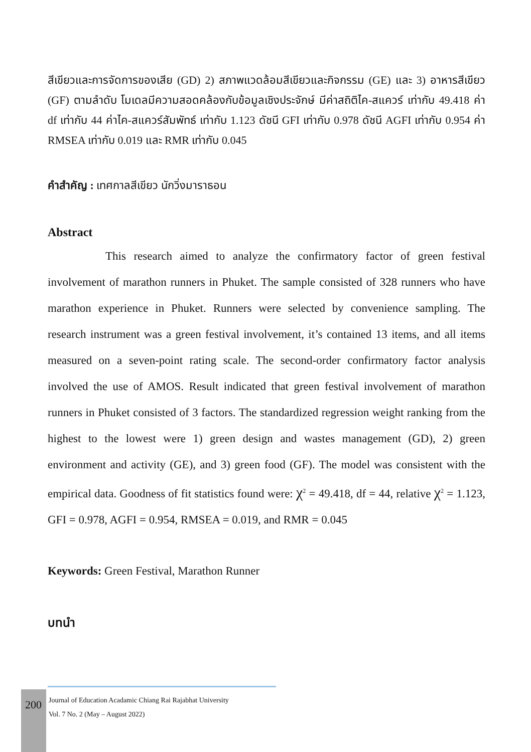สีเขียวและการจัดการของเสีย (GD) 2) สภาพแวดล้อมสีเขียวและกิจกรรม (GE) และ 3) อาหารสีเขียว (GF) ตามลำดับ โมเดลมีความสอดคล้องกับข้อมูลเชิงประจักษ์ มีค่าสถิติไค-สแควร์ เท่ากับ 49.418 ค่า df เท่ากับ 44 ค่าไค-สแควร์สัมพัทธ์ เท่ากับ 1.123 ดัชนี GFI เท่ากับ 0.978 ดัชนี AGFI เท่ากับ 0.954 ค่า RMSEA เท่ากับ 0.019 และ RMR เท่ากับ 0.045
คำสำคัญ : เทศกาลสีเขียว นักวิ่งมาราธอน
Abstract
This research aimed to analyze the confirmatory factor of green festival involvement of marathon runners in Phuket. The sample consisted of 328 runners who have marathon experience in Phuket. Runners were selected by convenience sampling. The research instrument was a green festival involvement, it’s contained 13 items, and all items measured on a seven-point rating scale. The second-order confirmatory factor analysis involved the use of AMOS. Result indicated that green festival involvement of marathon runners in Phuket consisted of 3 factors. The standardized regression weight ranking from the highest to the lowest were 1) green design and wastes management (GD), 2) green environment and activity (GE), and 3) green food (GF). The model was consistent with the empirical data. Goodness of fit statistics found were: χ<sup>2</sup> = 49.418, df = 44, relative χ<sup>2</sup> = 1.123, GFI = 0.978, AGFI = 0.954, RMSEA = 0.019, and RMR = 0.045
Keywords: Green Festival, Marathon Runner
บทนำ
200
Journal of Education Acadamic Chiang Rai Rajabhat University
Vol. 7 No. 2 (May – August 2022)